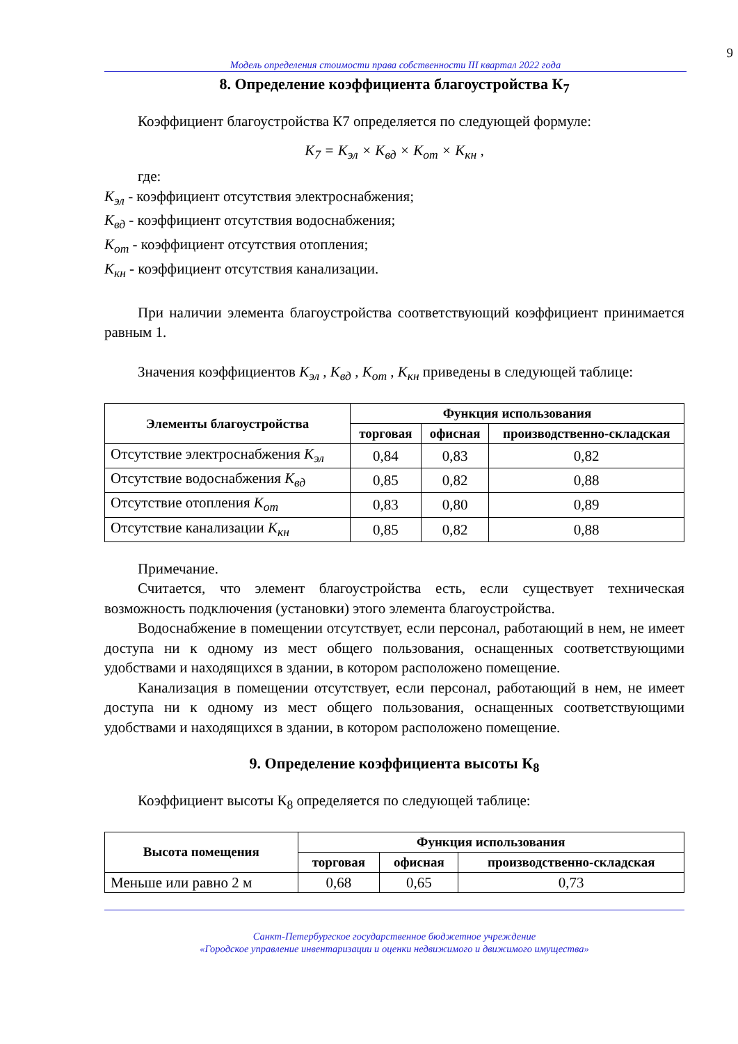9
Модель определения стоимости права собственности III квартал 2022 года
8. Определение коэффициента благоустройства К<sub>7</sub>
Коэффициент благоустройства К7 определяется по следующей формуле:
K<sub>7</sub> = K<sub>эл</sub> × K<sub>вд</sub> × K<sub>от</sub> × K<sub>кн</sub> ,
где:
К<sub>эл</sub> - коэффициент отсутствия электроснабжения;
К<sub>вд</sub> - коэффициент отсутствия водоснабжения;
К<sub>от</sub> - коэффициент отсутствия отопления;
К<sub>кн</sub> - коэффициент отсутствия канализации.
При наличии элемента благоустройства соответствующий коэффициент принимается равным 1.
Значения коэффициентов К<sub>эл</sub> , К<sub>вд</sub> , К<sub>от</sub> , К<sub>кн</sub> приведены в следующей таблице:
| Элементы благоустройства | Функция использования | | |
| --- | --- | --- | --- |
| | торговая | офисная | производственно-складская |
| Отсутствие электроснабжения К<sub>эл</sub> | 0,84 | 0,83 | 0,82 |
| Отсутствие водоснабжения К<sub>вд</sub> | 0,85 | 0,82 | 0,88 |
| Отсутствие отопления К<sub>от</sub> | 0,83 | 0,80 | 0,89 |
| Отсутствие канализации К<sub>кн</sub> | 0,85 | 0,82 | 0,88 |
Примечание.
Считается, что элемент благоустройства есть, если существует техническая возможность подключения (установки) этого элемента благоустройства.
Водоснабжение в помещении отсутствует, если персонал, работающий в нем, не имеет доступа ни к одному из мест общего пользования, оснащенных соответствующими удобствами и находящихся в здании, в котором расположено помещение.
Канализация в помещении отсутствует, если персонал, работающий в нем, не имеет доступа ни к одному из мест общего пользования, оснащенных соответствующими удобствами и находящихся в здании, в котором расположено помещение.
9. Определение коэффициента высоты К<sub>8</sub>
Коэффициент высоты К<sub>8</sub> определяется по следующей таблице:
| Высота помещения | Функция использования | | |
| --- | --- | --- | --- |
| | торговая | офисная | производственно-складская |
| Меньше или равно 2 м | 0,68 | 0,65 | 0,73 |
Санкт-Петербургское государственное бюджетное учреждение
«Городское управление инвентаризации и оценки недвижимого и движимого имущества»